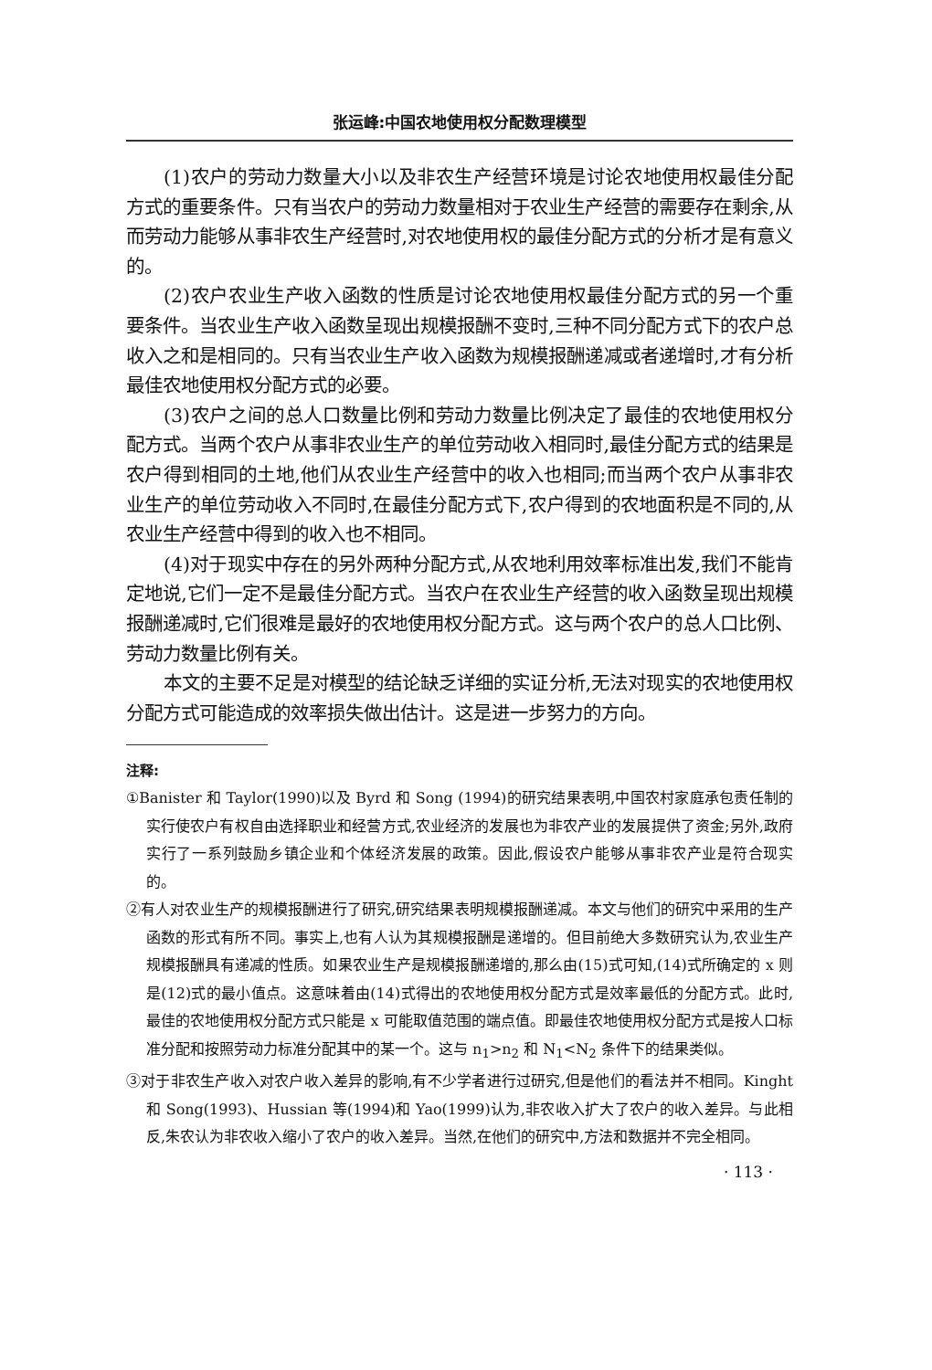张运峰:中国农地使用权分配数理模型
(1)农户的劳动力数量大小以及非农生产经营环境是讨论农地使用权最佳分配方式的重要条件。只有当农户的劳动力数量相对于农业生产经营的需要存在剩余,从而劳动力能够从事非农生产经营时,对农地使用权的最佳分配方式的分析才是有意义的。
(2)农户农业生产收入函数的性质是讨论农地使用权最佳分配方式的另一个重要条件。当农业生产收入函数呈现出规模报酬不变时,三种不同分配方式下的农户总收入之和是相同的。只有当农业生产收入函数为规模报酬递减或者递增时,才有分析最佳农地使用权分配方式的必要。
(3)农户之间的总人口数量比例和劳动力数量比例决定了最佳的农地使用权分配方式。当两个农户从事非农业生产的单位劳动收入相同时,最佳分配方式的结果是农户得到相同的土地,他们从农业生产经营中的收入也相同;而当两个农户从事非农业生产的单位劳动收入不同时,在最佳分配方式下,农户得到的农地面积是不同的,从农业生产经营中得到的收入也不相同。
(4)对于现实中存在的另外两种分配方式,从农地利用效率标准出发,我们不能肯定地说,它们一定不是最佳分配方式。当农户在农业生产经营的收入函数呈现出规模报酬递减时,它们很难是最好的农地使用权分配方式。这与两个农户的总人口比例、劳动力数量比例有关。
本文的主要不足是对模型的结论缺乏详细的实证分析,无法对现实的农地使用权分配方式可能造成的效率损失做出估计。这是进一步努力的方向。
注释:
①Banister 和 Taylor(1990)以及 Byrd 和 Song (1994)的研究结果表明,中国农村家庭承包责任制的实行使农户有权自由选择职业和经营方式,农业经济的发展也为非农产业的发展提供了资金;另外,政府实行了一系列鼓励乡镇企业和个体经济发展的政策。因此,假设农户能够从事非农产业是符合现实的。
②有人对农业生产的规模报酬进行了研究,研究结果表明规模报酬递减。本文与他们的研究中采用的生产函数的形式有所不同。事实上,也有人认为其规模报酬是递增的。但目前绝大多数研究认为,农业生产规模报酬具有递减的性质。如果农业生产是规模报酬递增的,那么由(15)式可知,(14)式所确定的 x 则是(12)式的最小值点。这意味着由(14)式得出的农地使用权分配方式是效率最低的分配方式。此时,最佳的农地使用权分配方式只能是 x 可能取值范围的端点值。即最佳农地使用权分配方式是按人口标准分配和按照劳动力标准分配其中的某一个。这与 n<sub>1</sub>>n<sub>2</sub> 和 N<sub>1</sub><N<sub>2</sub> 条件下的结果类似。
③对于非农生产收入对农户收入差异的影响,有不少学者进行过研究,但是他们的看法并不相同。Kinght 和 Song(1993)、Hussian 等(1994)和 Yao(1999)认为,非农收入扩大了农户的收入差异。与此相反,朱农认为非农收入缩小了农户的收入差异。当然,在他们的研究中,方法和数据并不完全相同。
· 113 ·